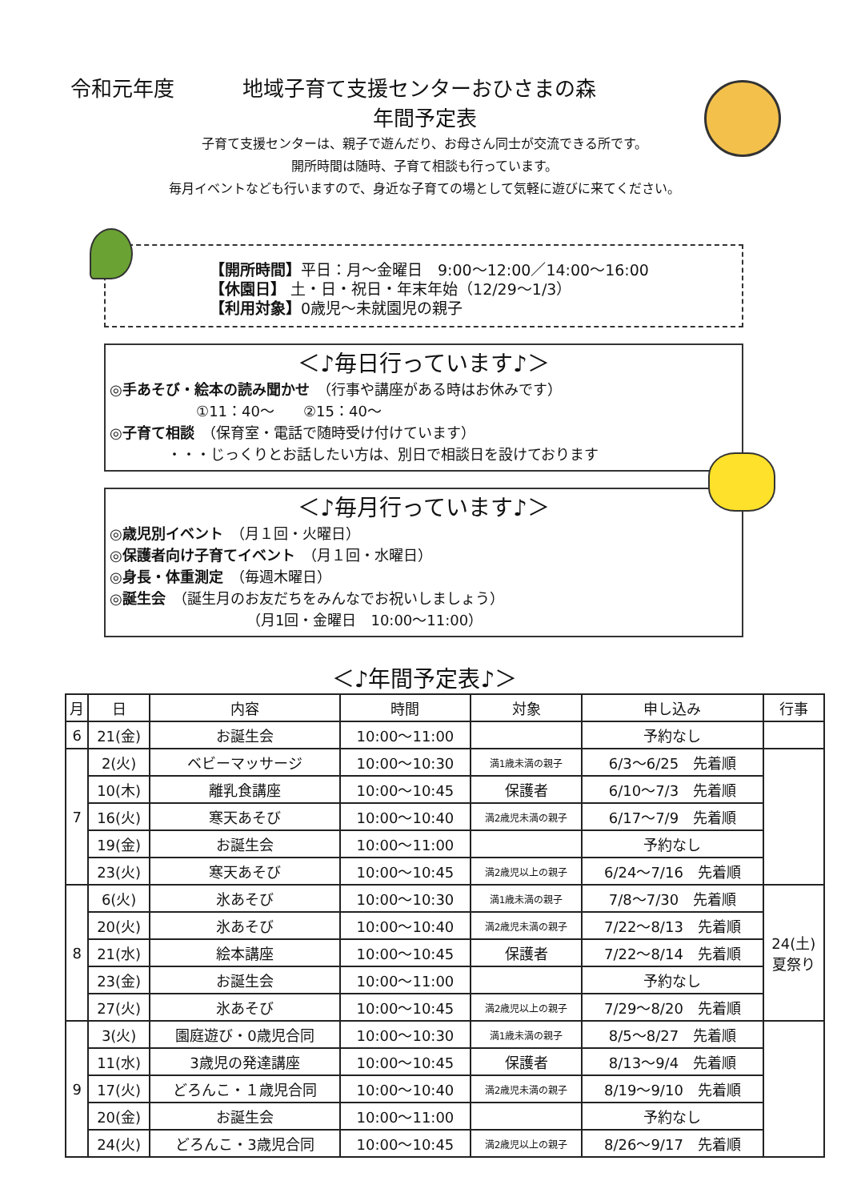令和元年度 地域子育て支援センターおひさまの森
年間予定表
子育て支援センターは、親子で遊んだり、お母さん同士が交流できる所です。
開所時間は随時、子育て相談も行っています。
毎月イベントなども行いますので、身近な子育ての場として気軽に遊びに来てください。
【開所時間】平日：月～金曜日　9:00～12:00／14:00～16:00
【休園日】 土・日・祝日・年末年始（12/29～1/3）
【利用対象】0歳児～未就園児の親子
＜♪毎日行っています♪＞
◎手あそび・絵本の読み聞かせ　（行事や講座がある時はお休みです）
　　　　　　①11：40～　　②15：40～
◎子育て相談　（保育室・電話で随時受け付けています）
　　　　・・・じっくりとお話したい方は、別日で相談日を設けております
＜♪毎月行っています♪＞
◎歳児別イベント　（月１回・火曜日）
◎保護者向け子育てイベント　（月１回・水曜日）
◎身長・体重測定　（毎週木曜日）
◎誕生会　（誕生月のお友だちをみんなでお祝いしましょう）
　　　　　　　　　　（月1回・金曜日　10:00～11:00）
＜♪年間予定表♪＞
| 月 | 日 | 内容 | 時間 | 対象 | 申し込み | 行事 |
| --- | --- | --- | --- | --- | --- | --- |
| 6 | 21(金) | お誕生会 | 10:00～11:00 | | 予約なし | |
| 7 | 2(火) | ベビーマッサージ | 10:00～10:30 | 満1歳未満の親子 | 6/3～6/25 先着順 | |
| | 10(木) | 離乳食講座 | 10:00～10:45 | 保護者 | 6/10～7/3 先着順 | |
| | 16(火) | 寒天あそび | 10:00～10:40 | 満2歳児未満の親子 | 6/17～7/9 先着順 | |
| | 19(金) | お誕生会 | 10:00～11:00 | | 予約なし | |
| | 23(火) | 寒天あそび | 10:00～10:45 | 満2歳児以上の親子 | 6/24～7/16 先着順 | |
| 8 | 6(火) | 氷あそび | 10:00～10:30 | 満1歳未満の親子 | 7/8～7/30 先着順 | 24(土) 夏祭り |
| | 20(火) | 氷あそび | 10:00～10:40 | 満2歳児未満の親子 | 7/22～8/13 先着順 | |
| | 21(水) | 絵本講座 | 10:00～10:45 | 保護者 | 7/22～8/14 先着順 | |
| | 23(金) | お誕生会 | 10:00～11:00 | | 予約なし | |
| | 27(火) | 氷あそび | 10:00～10:45 | 満2歳児以上の親子 | 7/29～8/20 先着順 | |
| 9 | 3(火) | 園庭遊び・0歳児合同 | 10:00～10:30 | 満1歳未満の親子 | 8/5～8/27 先着順 | |
| | 11(水) | 3歳児の発達講座 | 10:00～10:45 | 保護者 | 8/13～9/4 先着順 | |
| | 17(火) | どろんこ・１歳児合同 | 10:00～10:40 | 満2歳児未満の親子 | 8/19～9/10 先着順 | |
| | 20(金) | お誕生会 | 10:00～11:00 | | 予約なし | |
| | 24(火) | どろんこ・3歳児合同 | 10:00～10:45 | 満2歳児以上の親子 | 8/26～9/17 先着順 | |